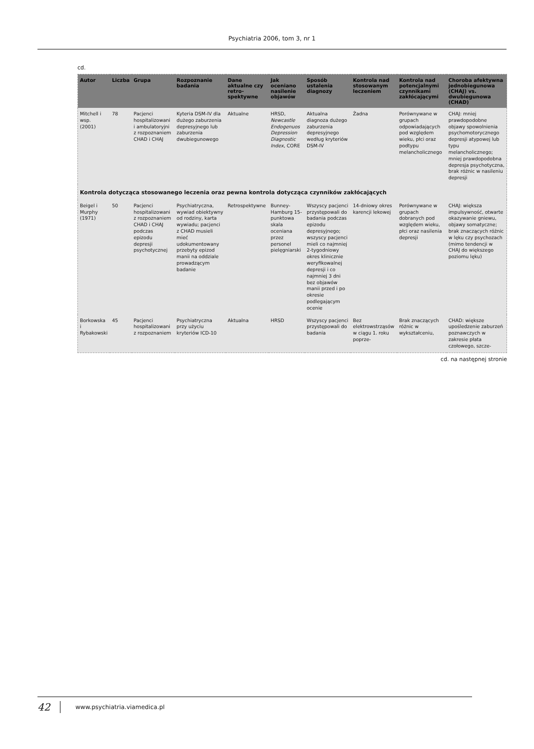Psychiatria 2006, tom 3, nr 1
cd.
| Autor | Liczba | Grupa | Rozpoznanie badania | Dane aktualne czy retro-spektywne | Jak oceniano nasilenie objawów | Sposób ustalenia diagnozy | Kontrola nad stosowanym leczeniem | Kontrola nad potencjalnymi czynnikami zakłócającymi | Choroba afektywna jednobiegunowa (CHAJ) vs. dwubiegunowa (CHAD) |
| --- | --- | --- | --- | --- | --- | --- | --- | --- | --- |
| Mitchell i wsp. (2001) | 78 | Pacjenci hospitalizowani i ambulatoryjni z rozpoznaniem CHAD i CHAJ | Kyteria DSM-IV dla dużego zaburzenia depresyjnego lub zaburzenia dwubiegunowego | Aktualne | HRSD, Newcastle Endogenuos Depression Diagnostic Index , CORE | Aktualna diagnoza dużego zaburzenia depresyjnego według kryteriów DSM-IV | Żadna | Porównywane w grupach odpowiadających pod względem wieku, płci oraz podtypu melancholicznego | CHAJ: mniej prawdopodobne objawy spowolnienia psychomotorycznego depresji atypowej lub typu melancholicznego; mniej prawdopodobna depresja psychotyczna, brak różnic w nasileniu depresji |
| Kontrola dotycząca stosowanego leczenia oraz pewna kontrola dotycząca czynników zakłócających | | | | | | | | | |
| Beigel i Murphy (1971) | 50 | Pacjenci hospitalizowani z rozpoznaniem CHAD i CHAJ podczas epizodu depresji psychotycznej | Psychiatryczna, wywiad obiektywny od rodziny, karta wywiadu; pacjenci z CHAD musieli mieć udokumentowany przebyty epizod manii na oddziale prowadzącym badanie | Retrospektywne | Bunney-Hamburg 15-punktowa skala oceniana przez personel pielęgniarski | Wszyscy pacjenci przystępowali do badania podczas epizodu depresyjnego; wszyscy pacjenci mieli co najmniej 2-tygodniowy okres klinicznie weryfikowalnej depresji i co najmniej 3 dni bez objawów manii przed i po okresie podlegającym ocenie | 14-dniowy okres karencji lekowej | Porównywane w grupach dobranych pod względem wieku, płci oraz nasilenia depresji | CHAJ: większa impulsywność, otwarte okazywanie gniewu, objawy somatyczne; brak znaczących różnic w lęku czy psychozach (mimo tendencji w CHAJ do większego poziomu lęku) |
| Borkowska i Rybakowski | 45 | Pacjenci hospitalizowani z rozpoznaniem | Psychiatryczna przy użyciu kryteriów ICD-10 | Aktualna | HRSD | Wszyscy pacjenci przystępowali do badania | Bez elektrowstrząsów w ciągu 1. roku poprze- | Brak znaczących różnic w wykształceniu, | CHAD: większe upośledzenie zaburzeń poznawczych w zakresie płata czołowego, szcze- |
cd. na następnej stronie
42 www.psychiatria.viamedica.pl